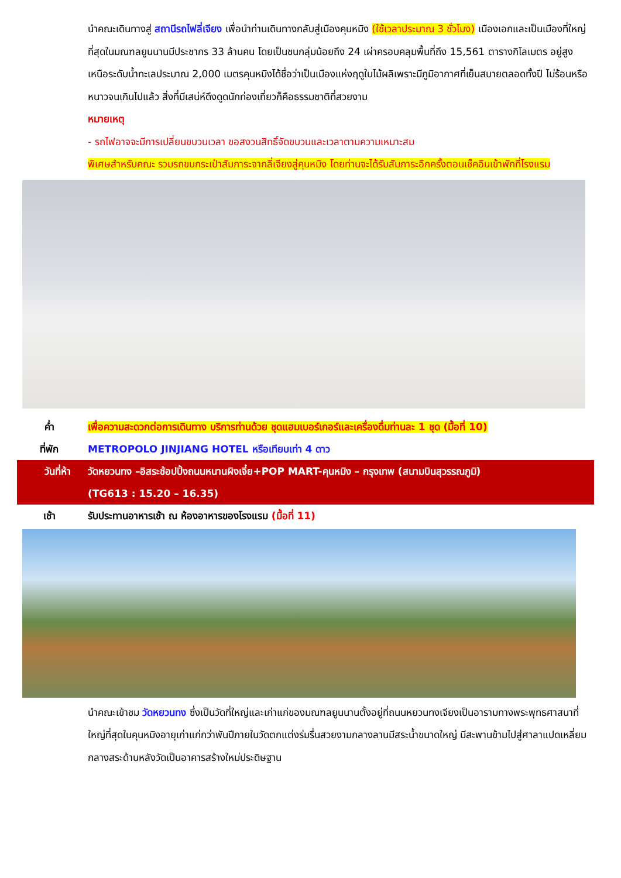นำคณะเดินทางสู่ สถานีรถไฟลี่เจียง เพื่อนำท่านเดินทางกลับสู่เมืองคุนหมิง (ใช้เวลาประมาณ 3 ชั่วโมง) เมืองเอกและเป็นเมืองที่ใหญ่ที่สุดในมณฑลยูนนานมีประชากร 33 ล้านคน โดยเป็นชนกลุ่มน้อยถึง 24 เผ่าครอบคลุมพื้นที่ถึง 15,561 ตารางกิโลเมตร อยู่สูงเหนือระดับน้ำทะเลประมาณ 2,000 เมตรคุนหมิงได้ชื่อว่าเป็นเมืองแห่งฤดูใบไม้ผลิเพราะมีภูมิอากาศที่เย็นสบายตลอดทั้งปี ไม่ร้อนหรือหนาวจนเกินไปแล้ว สิ่งที่มีเสน่ห์ดึงดูดนักท่องเที่ยวก็คือธรรมชาติที่สวยงาม
หมายเหตุ
- รถไฟอาจจะมีการเปลี่ยนขบวนเวลา ขอสงวนสิทธิ์จัดขบวนและเวลาตามความเหมาะสม
พิเศษสำหรับคณะ รวมรถขนกระเป๋าสัมภาระจากลี่เจียงสู่คุนหมิง โดยท่านจะได้รับสัมภาระอีกครั้งตอนเช็คอินเข้าพักที่โรงแรม
ค่ำ เพื่อความสะดวกต่อการเดินทาง บริการท่านด้วย ชุดแฮมเบอร์เกอร์และเครื่องดื่มท่านละ 1 ชุด (มื้อที่ 10)
ที่พัก METROPOLO JINJIANG HOTEL หรือเทียบเท่า 4 ดาว
วันที่ห้า วัดหยวนทง –อิสระช้อปปิ้งถนนหนานผิงเจี๋ย+POP MART-คุนหมิง – กรุงเทพ (สนามบินสุวรรณภูมิ)
(TG613 : 15.20 – 16.35)
เช้า รับประทานอาหารเช้า ณ ห้องอาหารของโรงแรม (มื้อที่ 11)
นำคณะเข้าชม วัดหยวนทง ซึ่งเป็นวัดที่ใหญ่และเก่าแก่ของมณฑลยูนนานตั้งอยู่ที่ถนนหยวนทงเจียงเป็นอารามทางพระพุทธศาสนาที่ใหญ่ที่สุดในคุนหมิงอายุเก่าแก่กว่าพันปีภายในวัดตกแต่งร่มรื่นสวยงามกลางลานมีสระน้ำขนาดใหญ่ มีสะพานข้ามไปสู่ศาลาแปดเหลี่ยมกลางสระด้านหลังวัดเป็นอาคารสร้างใหม่ประดิษฐาน